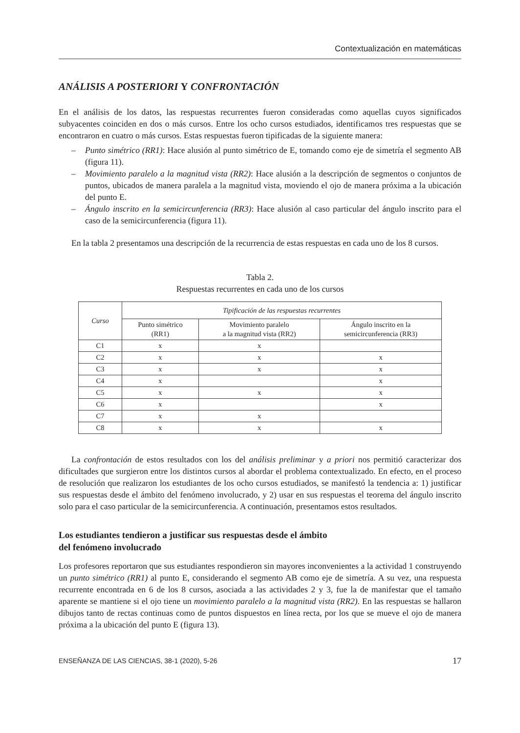Contextualización en matemáticas
ANÁLISIS A POSTERIORI Y CONFRONTACIÓN
En el análisis de los datos, las respuestas recurrentes fueron consideradas como aquellas cuyos significados subyacentes coinciden en dos o más cursos. Entre los ocho cursos estudiados, identificamos tres respuestas que se encontraron en cuatro o más cursos. Estas respuestas fueron tipificadas de la siguiente manera:
– Punto simétrico (RR1): Hace alusión al punto simétrico de E, tomando como eje de simetría el segmento AB (figura 11).
– Movimiento paralelo a la magnitud vista (RR2): Hace alusión a la descripción de segmentos o conjuntos de puntos, ubicados de manera paralela a la magnitud vista, moviendo el ojo de manera próxima a la ubicación del punto E.
– Ángulo inscrito en la semicircunferencia (RR3): Hace alusión al caso particular del ángulo inscrito para el caso de la semicircunferencia (figura 11).
En la tabla 2 presentamos una descripción de la recurrencia de estas respuestas en cada uno de los 8 cursos.
Tabla 2.
Respuestas recurrentes en cada uno de los cursos
| Curso | Tipificación de las respuestas recurrentes | | |
| --- | --- | --- | --- |
| | Punto simétrico (RR1) | Movimiento paralelo a la magnitud vista (RR2) | Ángulo inscrito en la semicircunferencia (RR3) |
| C1 | x | x | |
| C2 | x | x | x |
| C3 | x | x | x |
| C4 | x | | x |
| C5 | x | x | x |
| C6 | x | | x |
| C7 | x | x | |
| C8 | x | x | x |
La confrontación de estos resultados con los del análisis preliminar y a priori nos permitió caracterizar dos dificultades que surgieron entre los distintos cursos al abordar el problema contextualizado. En efecto, en el proceso de resolución que realizaron los estudiantes de los ocho cursos estudiados, se manifestó la tendencia a: 1) justificar sus respuestas desde el ámbito del fenómeno involucrado, y 2) usar en sus respuestas el teorema del ángulo inscrito solo para el caso particular de la semicircunferencia. A continuación, presentamos estos resultados.
Los estudiantes tendieron a justificar sus respuestas desde el ámbito
del fenómeno involucrado
Los profesores reportaron que sus estudiantes respondieron sin mayores inconvenientes a la actividad 1 construyendo un punto simétrico (RR1) al punto E, considerando el segmento AB como eje de simetría. A su vez, una respuesta recurrente encontrada en 6 de los 8 cursos, asociada a las actividades 2 y 3, fue la de manifestar que el tamaño aparente se mantiene si el ojo tiene un movimiento paralelo a la magnitud vista (RR2). En las respuestas se hallaron dibujos tanto de rectas continuas como de puntos dispuestos en línea recta, por los que se mueve el ojo de manera próxima a la ubicación del punto E (figura 13).
ENSEÑANZA DE LAS CIENCIAS, 38-1 (2020), 5-26 17